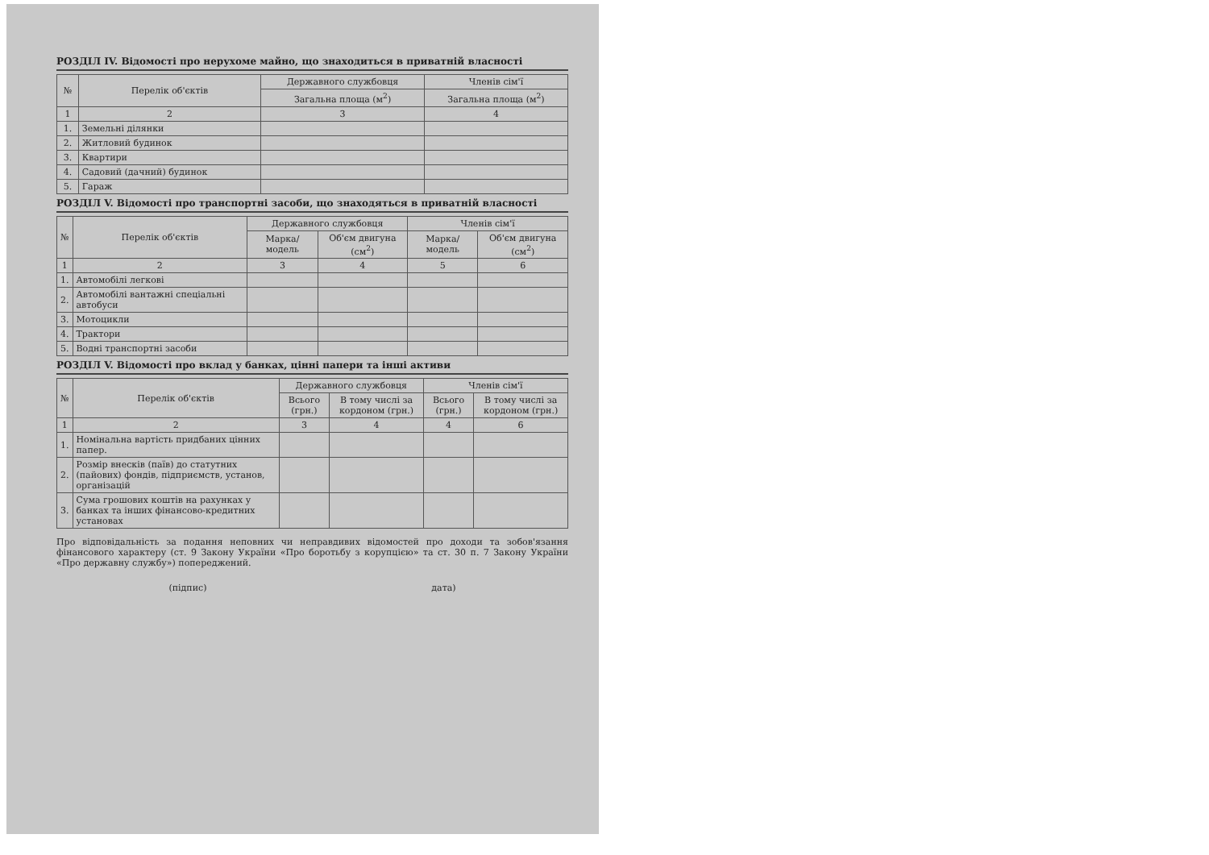РОЗДІЛ IV. Відомості про нерухоме майно, що знаходиться в приватній власності
| № | Перелік об'єктів | Державного службовця | Членів сім'ї |
| --- | --- | --- | --- |
| | | Загальна площа (м<sup>2</sup>) | Загальна площа (м<sup>2</sup>) |
| 1 | 2 | 3 | 4 |
| 1. | Земельні ділянки | | |
| 2. | Житловий будинок | | |
| 3. | Квартири | | |
| 4. | Садовий (дачний) будинок | | |
| 5. | Гараж | | |
РОЗДІЛ V. Відомості про транспортні засоби, що знаходяться в приватній власності
| № | Перелік об'єктів | Державного службовця | | Членів сім'ї | |
| --- | --- | --- | --- | --- | --- |
| | | Марка/ модель | Об'єм двигуна (см<sup>2</sup>) | Марка/ модель | Об'єм двигуна (см<sup>2</sup>) |
| 1 | 2 | 3 | 4 | 5 | 6 |
| 1. | Автомобілі легкові | | | | |
| 2. | Автомобілі вантажні спеціальні автобуси | | | | |
| 3. | Мотоцикли | | | | |
| 4. | Трактори | | | | |
| 5. | Водні транспортні засоби | | | | |
РОЗДІЛ V. Відомості про вклад у банках, цінні папери та інші активи
| № | Перелік об'єктів | Державного службовця | | Членів сім'ї | |
| --- | --- | --- | --- | --- | --- |
| | | Всього (грн.) | В тому числі за кордоном (грн.) | Всього (грн.) | В тому числі за кордоном (грн.) |
| 1 | 2 | 3 | 4 | 4 | 6 |
| 1. | Номінальна вартість придбаних цінних папер. | | | | |
| 2. | Розмір внесків (паїв) до статутних (пайових) фондів, підприємств, установ, організацій | | | | |
| 3. | Сума грошових коштів на рахунках у банках та інших фінансово-кредитних установах | | | | |
Про відповідальність за подання неповних чи неправдивих відомостей про доходи та зобов'язання фінансового характеру (ст. 9 Закону України «Про боротьбу з корупцією» та ст. 30 п. 7 Закону України «Про державну службу») попереджений.
(підпис) дата)